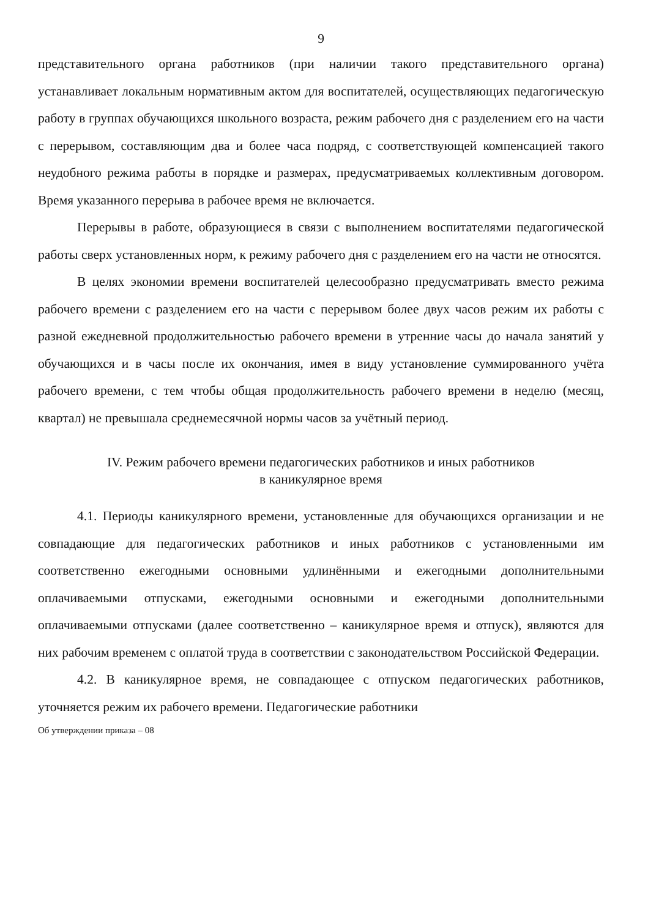9
представительного органа работников (при наличии такого представительного органа) устанавливает локальным нормативным актом для воспитателей, осуществляющих педагогическую работу в группах обучающихся школьного возраста, режим рабочего дня с разделением его на части с перерывом, составляющим два и более часа подряд, с соответствующей компенсацией такого неудобного режима работы в порядке и размерах, предусматриваемых коллективным договором. Время указанного перерыва в рабочее время не включается.
Перерывы в работе, образующиеся в связи с выполнением воспитателями педагогической работы сверх установленных норм, к режиму рабочего дня с разделением его на части не относятся.
В целях экономии времени воспитателей целесообразно предусматривать вместо режима рабочего времени с разделением его на части с перерывом более двух часов режим их работы с разной ежедневной продолжительностью рабочего времени в утренние часы до начала занятий у обучающихся и в часы после их окончания, имея в виду установление суммированного учёта рабочего времени, с тем чтобы общая продолжительность рабочего времени в неделю (месяц, квартал) не превышала среднемесячной нормы часов за учётный период.
IV. Режим рабочего времени педагогических работников и иных работников
в каникулярное время
4.1. Периоды каникулярного времени, установленные для обучающихся организации и не совпадающие для педагогических работников и иных работников с установленными им соответственно ежегодными основными удлинёнными и ежегодными дополнительными оплачиваемыми отпусками, ежегодными основными и ежегодными дополнительными оплачиваемыми отпусками (далее соответственно – каникулярное время и отпуск), являются для них рабочим временем с оплатой труда в соответствии с законодательством Российской Федерации.
4.2. В каникулярное время, не совпадающее с отпуском педагогических работников, уточняется режим их рабочего времени. Педагогические работники
Об утверждении приказа – 08